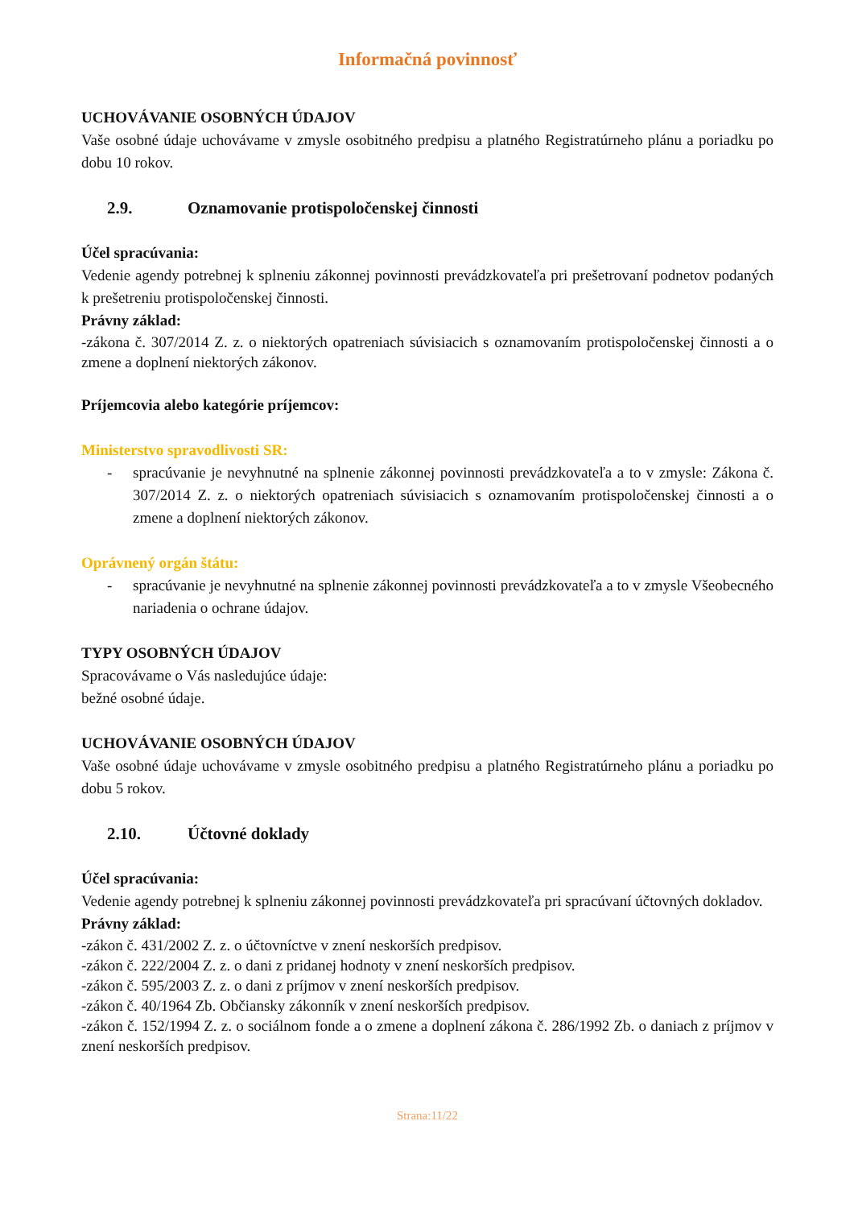Informačná povinnosť
UCHOVÁVANIE OSOBNÝCH ÚDAJOV
Vaše osobné údaje uchovávame v zmysle osobitného predpisu a platného Registratúrneho plánu a poriadku po dobu 10 rokov.
2.9. Oznamovanie protispoločenskej činnosti
Účel spracúvania:
Vedenie agendy potrebnej k splneniu zákonnej povinnosti prevádzkovateľa pri prešetrovaní podnetov podaných k prešetreniu protispoločenskej činnosti.
Právny základ:
-zákona č. 307/2014 Z. z. o niektorých opatreniach súvisiacich s oznamovaním protispoločenskej činnosti a o zmene a doplnení niektorých zákonov.
Príjemcovia alebo kategórie príjemcov:
Ministerstvo spravodlivosti SR:
- spracúvanie je nevyhnutné na splnenie zákonnej povinnosti prevádzkovateľa a to v zmysle: Zákona č. 307/2014 Z. z. o niektorých opatreniach súvisiacich s oznamovaním protispoločenskej činnosti a o zmene a doplnení niektorých zákonov.
Oprávnený orgán štátu:
- spracúvanie je nevyhnutné na splnenie zákonnej povinnosti prevádzkovateľa a to v zmysle Všeobecného nariadenia o ochrane údajov.
TYPY OSOBNÝCH ÚDAJOV
Spracovávame o Vás nasledujúce údaje:
bežné osobné údaje.
UCHOVÁVANIE OSOBNÝCH ÚDAJOV
Vaše osobné údaje uchovávame v zmysle osobitného predpisu a platného Registratúrneho plánu a poriadku po dobu 5 rokov.
2.10. Účtovné doklady
Účel spracúvania:
Vedenie agendy potrebnej k splneniu zákonnej povinnosti prevádzkovateľa pri spracúvaní účtovných dokladov.
Právny základ:
-zákon č. 431/2002 Z. z. o účtovníctve v znení neskorších predpisov.
-zákon č. 222/2004 Z. z. o dani z pridanej hodnoty v znení neskorších predpisov.
-zákon č. 595/2003 Z. z. o dani z príjmov v znení neskorších predpisov.
-zákon č. 40/1964 Zb. Občiansky zákonník v znení neskorších predpisov.
-zákon č. 152/1994 Z. z. o sociálnom fonde a o zmene a doplnení zákona č. 286/1992 Zb. o daniach z príjmov v znení neskorších predpisov.
Strana:11/22